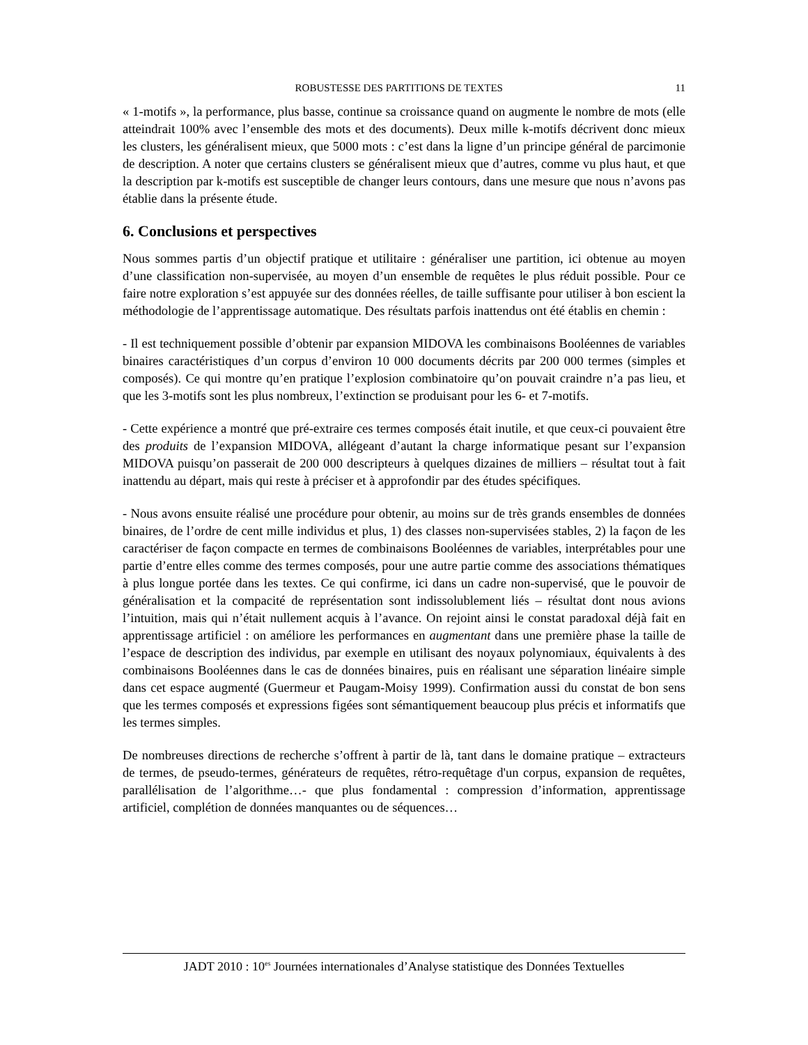ROBUSTESSE DES PARTITIONS DE TEXTES 11
« 1-motifs », la performance, plus basse, continue sa croissance quand on augmente le nombre de mots (elle atteindrait 100% avec l’ensemble des mots et des documents). Deux mille k-motifs décrivent donc mieux les clusters, les généralisent mieux, que 5000 mots : c’est dans la ligne d’un principe général de parcimonie de description. A noter que certains clusters se généralisent mieux que d’autres, comme vu plus haut, et que la description par k-motifs est susceptible de changer leurs contours, dans une mesure que nous n’avons pas établie dans la présente étude.
6. Conclusions et perspectives
Nous sommes partis d’un objectif pratique et utilitaire : généraliser une partition, ici obtenue au moyen d’une classification non-supervisée, au moyen d’un ensemble de requêtes le plus réduit possible. Pour ce faire notre exploration s’est appuyée sur des données réelles, de taille suffisante pour utiliser à bon escient la méthodologie de l’apprentissage automatique. Des résultats parfois inattendus ont été établis en chemin :
- Il est techniquement possible d’obtenir par expansion MIDOVA les combinaisons Booléennes de variables binaires caractéristiques d’un corpus d’environ 10 000 documents décrits par 200 000 termes (simples et composés). Ce qui montre qu’en pratique l’explosion combinatoire qu’on pouvait craindre n’a pas lieu, et que les 3-motifs sont les plus nombreux, l’extinction se produisant pour les 6- et 7-motifs.
- Cette expérience a montré que pré-extraire ces termes composés était inutile, et que ceux-ci pouvaient être des produits de l’expansion MIDOVA, allégeant d’autant la charge informatique pesant sur l’expansion MIDOVA puisqu’on passerait de 200 000 descripteurs à quelques dizaines de milliers – résultat tout à fait inattendu au départ, mais qui reste à préciser et à approfondir par des études spécifiques.
- Nous avons ensuite réalisé une procédure pour obtenir, au moins sur de très grands ensembles de données binaires, de l’ordre de cent mille individus et plus, 1) des classes non-supervisées stables, 2) la façon de les caractériser de façon compacte en termes de combinaisons Booléennes de variables, interprétables pour une partie d’entre elles comme des termes composés, pour une autre partie comme des associations thématiques à plus longue portée dans les textes. Ce qui confirme, ici dans un cadre non-supervisé, que le pouvoir de généralisation et la compacité de représentation sont indissolublement liés – résultat dont nous avions l’intuition, mais qui n’était nullement acquis à l’avance. On rejoint ainsi le constat paradoxal déjà fait en apprentissage artificiel : on améliore les performances en augmentant dans une première phase la taille de l’espace de description des individus, par exemple en utilisant des noyaux polynomiaux, équivalents à des combinaisons Booléennes dans le cas de données binaires, puis en réalisant une séparation linéaire simple dans cet espace augmenté (Guermeur et Paugam-Moisy 1999). Confirmation aussi du constat de bon sens que les termes composés et expressions figées sont sémantiquement beaucoup plus précis et informatifs que les termes simples.
De nombreuses directions de recherche s’offrent à partir de là, tant dans le domaine pratique – extracteurs de termes, de pseudo-termes, générateurs de requêtes, rétro-requêtage d'un corpus, expansion de requêtes, parallélisation de l’algorithme…- que plus fondamental : compression d’information, apprentissage artificiel, complétion de données manquantes ou de séquences…
JADT 2010 : 10<sup>es</sup> Journées internationales d’Analyse statistique des Données Textuelles